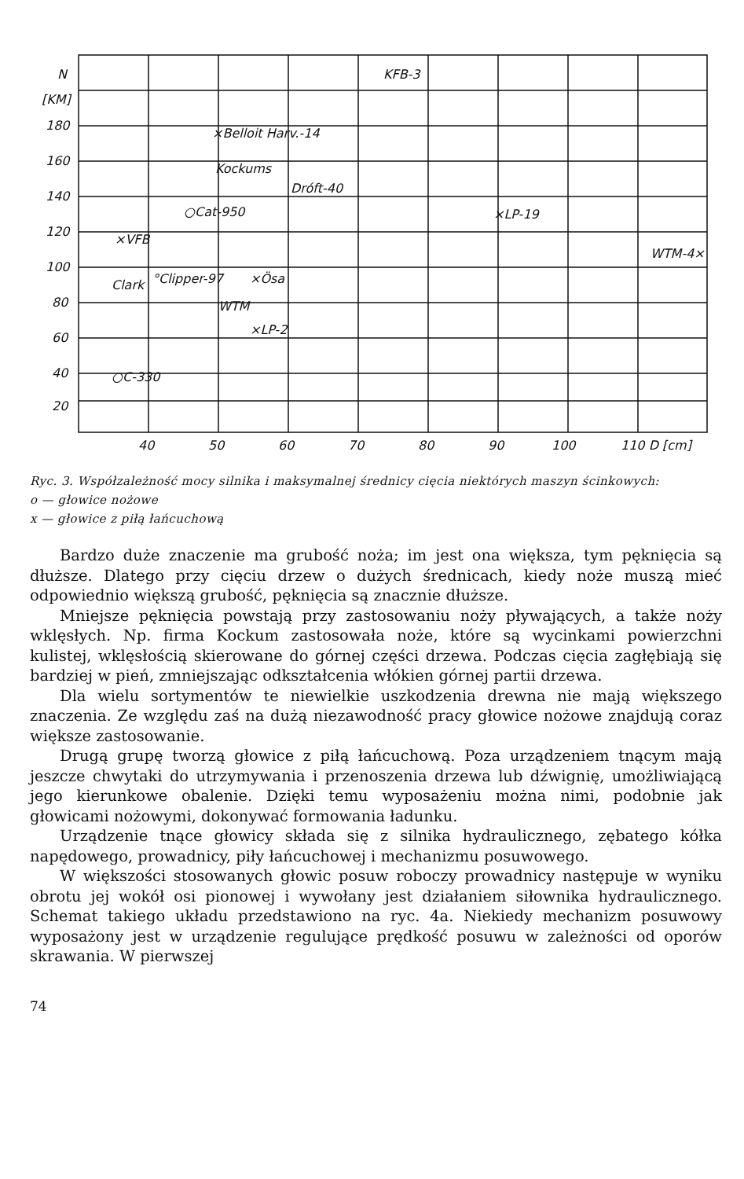N
[KM]
180
160
140
120
100
80
60
40
20
40
50
60
70
80
90
100
110 D [cm]
KFB-3
×Belloit Harv.-14
Kockums
Dróft-40
○Cat-950
×LP-19
×VFB
WTM-4×
°Clipper-97
×Ösa
Clark
WTM
×LP-2
○C-330
Ryc. 3. Współzależność mocy silnika i maksymalnej średnicy cięcia niektórych maszyn ścinkowych:
o — głowice nożowe
x — głowice z piłą łańcuchową
Bardzo duże znaczenie ma grubość noża; im jest ona większa, tym pęknięcia są dłuższe. Dlatego przy cięciu drzew o dużych średnicach, kiedy noże muszą mieć odpowiednio większą grubość, pęknięcia są znacznie dłuższe.
Mniejsze pęknięcia powstają przy zastosowaniu noży pływających, a także noży wklęsłych. Np. firma Kockum zastosowała noże, które są wycinkami powierzchni kulistej, wklęsłością skierowane do górnej części drzewa. Podczas cięcia zagłębiają się bardziej w pień, zmniejszając odkształcenia włókien górnej partii drzewa.
Dla wielu sortymentów te niewielkie uszkodzenia drewna nie mają większego znaczenia. Ze względu zaś na dużą niezawodność pracy głowice nożowe znajdują coraz większe zastosowanie.
Drugą grupę tworzą głowice z piłą łańcuchową. Poza urządzeniem tnącym mają jeszcze chwytaki do utrzymywania i przenoszenia drzewa lub dźwignię, umożliwiającą jego kierunkowe obalenie. Dzięki temu wyposażeniu można nimi, podobnie jak głowicami nożowymi, dokonywać formowania ładunku.
Urządzenie tnące głowicy składa się z silnika hydraulicznego, zębatego kółka napędowego, prowadnicy, piły łańcuchowej i mechanizmu posuwowego.
W większości stosowanych głowic posuw roboczy prowadnicy następuje w wyniku obrotu jej wokół osi pionowej i wywołany jest działaniem siłownika hydraulicznego. Schemat takiego układu przedstawiono na ryc. 4a. Niekiedy mechanizm posuwowy wyposażony jest w urządzenie regulujące prędkość posuwu w zależności od oporów skrawania. W pierwszej
74